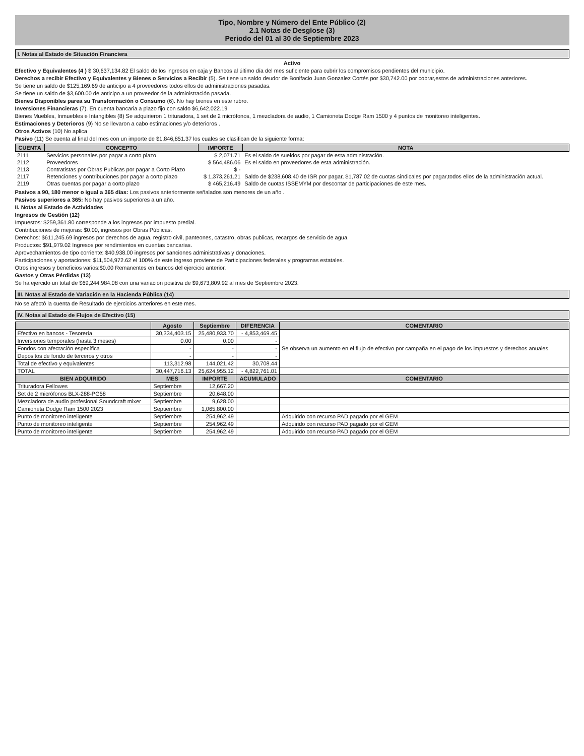Tipo, Nombre y Número del Ente Público (2)
2.1 Notas de Desglose (3)
Periodo del 01 al 30 de Septiembre 2023
I. Notas al Estado de Situación Financiera
Activo
Efectivo y Equivalentes (4 ) $ 30,637,134.82 El saldo de los ingresos en caja y Bancos al último día del mes suficiente para cubrir los compromisos pendientes del municipio.
Derechos a recibir Efectivo y Equivalentes y Bienes o Servicios a Recibir (5). Se tiene un saldo deudor de Bonifacio Juan Gonzalez Cortés por $30,742.00 por cobrar,estos de administraciones anteriores.
Se tiene un saldo de $125,169.69 de anticipo a 4 proveedores todos ellos de administraciones pasadas.
Se tiene un saldo de $3,600.00 de anticipo a un proveedor de la administración pasada.
Bienes Disponibles parea su Transformación o Consumo (6). No hay bienes en este rubro.
Inversiones Financieras (7). En cuenta bancaria a plazo fijo con saldo $6,642,022.19
Bienes Muebles, Inmuebles e Intangibles (8) Se adquirieron 1 trituradora, 1 set de 2 micrófonos, 1 mezcladora de audio, 1 Camioneta Dodge Ram 1500 y 4 puntos de monitoreo inteligentes.
Estimaciones y Deterioros (9) No se llevaron a cabo estimaciones y/o deterioros .
Otros Activos (10) No aplica
Pasivo (11) Se cuenta al final del mes con un importe de $1,846,851.37 los cuales se clasifican de la siguiente forma:
| CUENTA | CONCEPTO | IMPORTE | NOTA |
| --- | --- | --- | --- |
| 2111 | Servicios personales por pagar a corto plazo | $ 2,071.71 | Es el saldo de sueldos por pagar de esta administración. |
| 2112 | Proveedores | $ 564,486.06 | Es el saldo en proveedores de esta administración. |
| 2113 | Contratistas por Obras Publicas por pagar a Corto Plazo | $ - | |
| 2117 | Retenciones y contribuciones por pagar a corto plazo | $ 1,373,261.21 | Saldo de $238,608.40 de ISR por pagar, $1,787.02 de cuotas sindicales por pagar,todos ellos de la administración actual. |
| 2119 | Otras cuentas por pagar a corto plazo | $ 465,216.49 | Saldo de cuotas ISSEMYM por descontar de participaciones de este mes. |
Pasivos a 90, 180 menor o igual a 365 días: Los pasivos anteriormente señalados son menores de un año .
Pasivos superiores a 365: No hay pasivos superiores a un año.
II. Notas al Estado de Actividades
Ingresos de Gestión (12)
Impuestos: $259,361.80 corresponde a los ingresos por impuesto predial.
Contribuciones de mejoras: $0.00, ingresos por Obras Públicas.
Derechos: $611,245.69 ingresos por derechos de agua, registro civil, panteones, catastro, obras publicas, recargos de servicio de agua.
Productos: $91,979.02 Ingresos por rendimientos en cuentas bancarias.
Aprovechamientos de tipo corriente: $40,938.00 ingresos por sanciones administrativas y donaciones.
Participaciones y aportaciones: $11,504,972.62 el 100% de este ingreso proviene de Participaciones federales y programas estatales.
Otros ingresos y beneficios varios:$0.00 Remanentes en bancos del ejercicio anterior.
Gastos y Otras Pérdidas (13)
Se ha ejercido un total de $69,244,984.08 con una variacion positiva de $9,673,809.92 al mes de Septiembre 2023.
III. Notas al Estado de Variación en la Hacienda Pública (14)
No se afectó la cuenta de Resultado de ejercicios anteriores en este mes.
IV. Notas al Estado de Flujos de Efectivo (15)
| | Agosto | Septiembre | DIFERENCIA | COMENTARIO |
| --- | --- | --- | --- | --- |
| Efectivo en bancos - Tesorería | 30,334,403.15 | 25,480,933.70 | - 4,853,469.45 | Se observa un aumento en el flujo de efectivo por campaña en el pago de los impuestos y derechos anuales. |
| Inversiones temporales (hasta 3 meses) | 0.00 | 0.00 | - | |
| Fondos con afectación específica | - | - | - | |
| Depósitos de fondo de terceros y otros | - | - | - | |
| Total de efectivo y equivalentes | 113,312.98 | 144,021.42 | 30,708.44 | |
| TOTAL | 30,447,716.13 | 25,624,955.12 | - 4,822,761.01 | |
| BIEN ADQUIRIDO | MES | IMPORTE | ACUMULADO | COMENTARIO |
| Trituradora Fellowes | Septiembre | 12,667.20 | | |
| Set de 2 micrófonos BLX-288-PG58 | Septiembre | 20,648.00 | | |
| Mezcladora de audio profesional Soundcraft mixer | Septiembre | 9,628.00 | | |
| Camioneta Dodge Ram 1500 2023 | Septiembre | 1,065,800.00 | | |
| Punto de monitoreo inteligente | Septiembre | 254,962.49 | | Adquirido con recurso PAD pagado por el GEM |
| Punto de monitoreo inteligente | Septiembre | 254,962.49 | | Adquirido con recurso PAD pagado por el GEM |
| Punto de monitoreo inteligente | Septiembre | 254,962.49 | | Adquirido con recurso PAD pagado por el GEM |